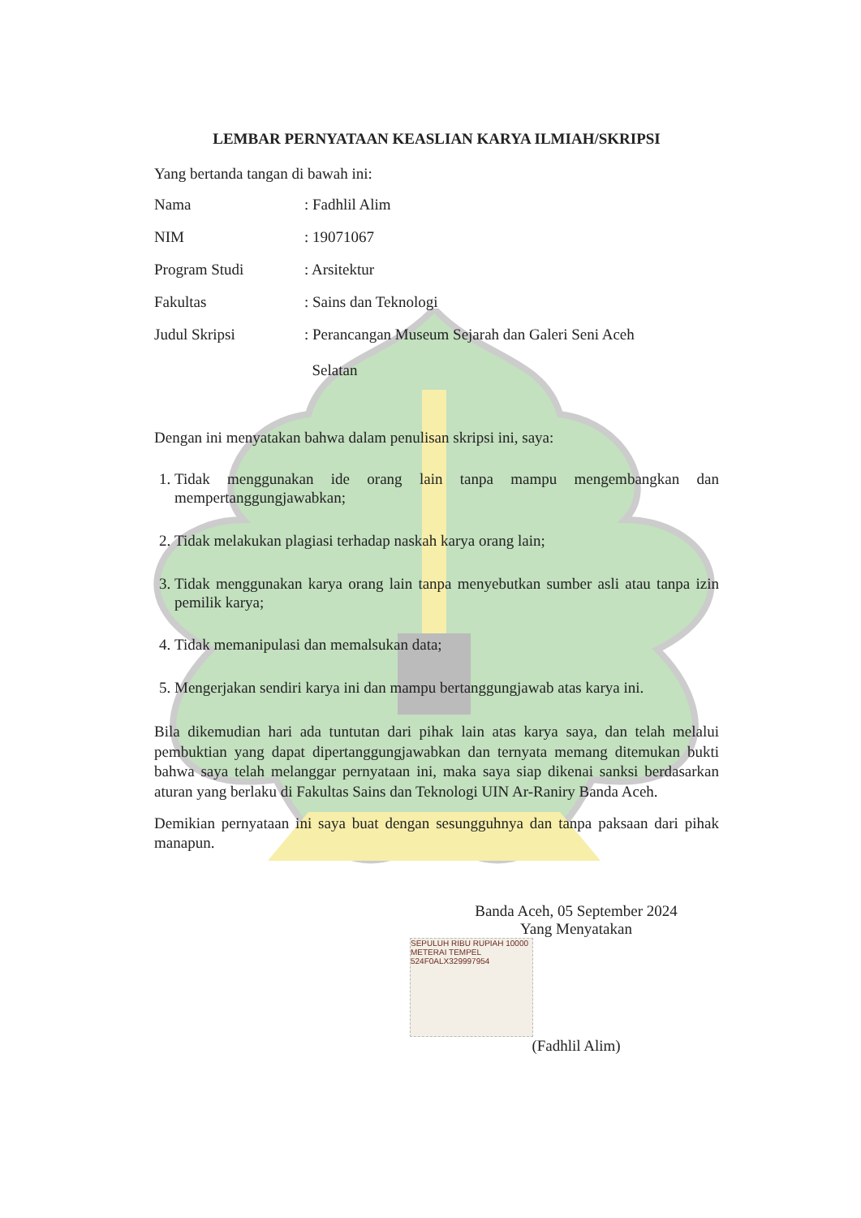LEMBAR PERNYATAAN KEASLIAN KARYA ILMIAH/SKRIPSI
Yang bertanda tangan di bawah ini:
Nama : Fadhlil Alim
NIM : 19071067
Program Studi : Arsitektur
Fakultas : Sains dan Teknologi
Judul Skripsi : Perancangan Museum Sejarah dan Galeri Seni Aceh
Selatan
Dengan ini menyatakan bahwa dalam penulisan skripsi ini, saya:
1. Tidak menggunakan ide orang lain tanpa mampu mengembangkan dan mempertanggungjawabkan;
2. Tidak melakukan plagiasi terhadap naskah karya orang lain;
3. Tidak menggunakan karya orang lain tanpa menyebutkan sumber asli atau tanpa izin pemilik karya;
4. Tidak memanipulasi dan memalsukan data;
5. Mengerjakan sendiri karya ini dan mampu bertanggungjawab atas karya ini.
Bila dikemudian hari ada tuntutan dari pihak lain atas karya saya, dan telah melalui pembuktian yang dapat dipertanggungjawabkan dan ternyata memang ditemukan bukti bahwa saya telah melanggar pernyataan ini, maka saya siap dikenai sanksi berdasarkan aturan yang berlaku di Fakultas Sains dan Teknologi UIN Ar-Raniry Banda Aceh.
Demikian pernyataan ini saya buat dengan sesungguhnya dan tanpa paksaan dari pihak manapun.
Banda Aceh, 05 September 2024
Yang Menyatakan
SEPULUH RIBU RUPIAH 10000
METERAI TEMPEL
524F0ALX329997954
(Fadhlil Alim)